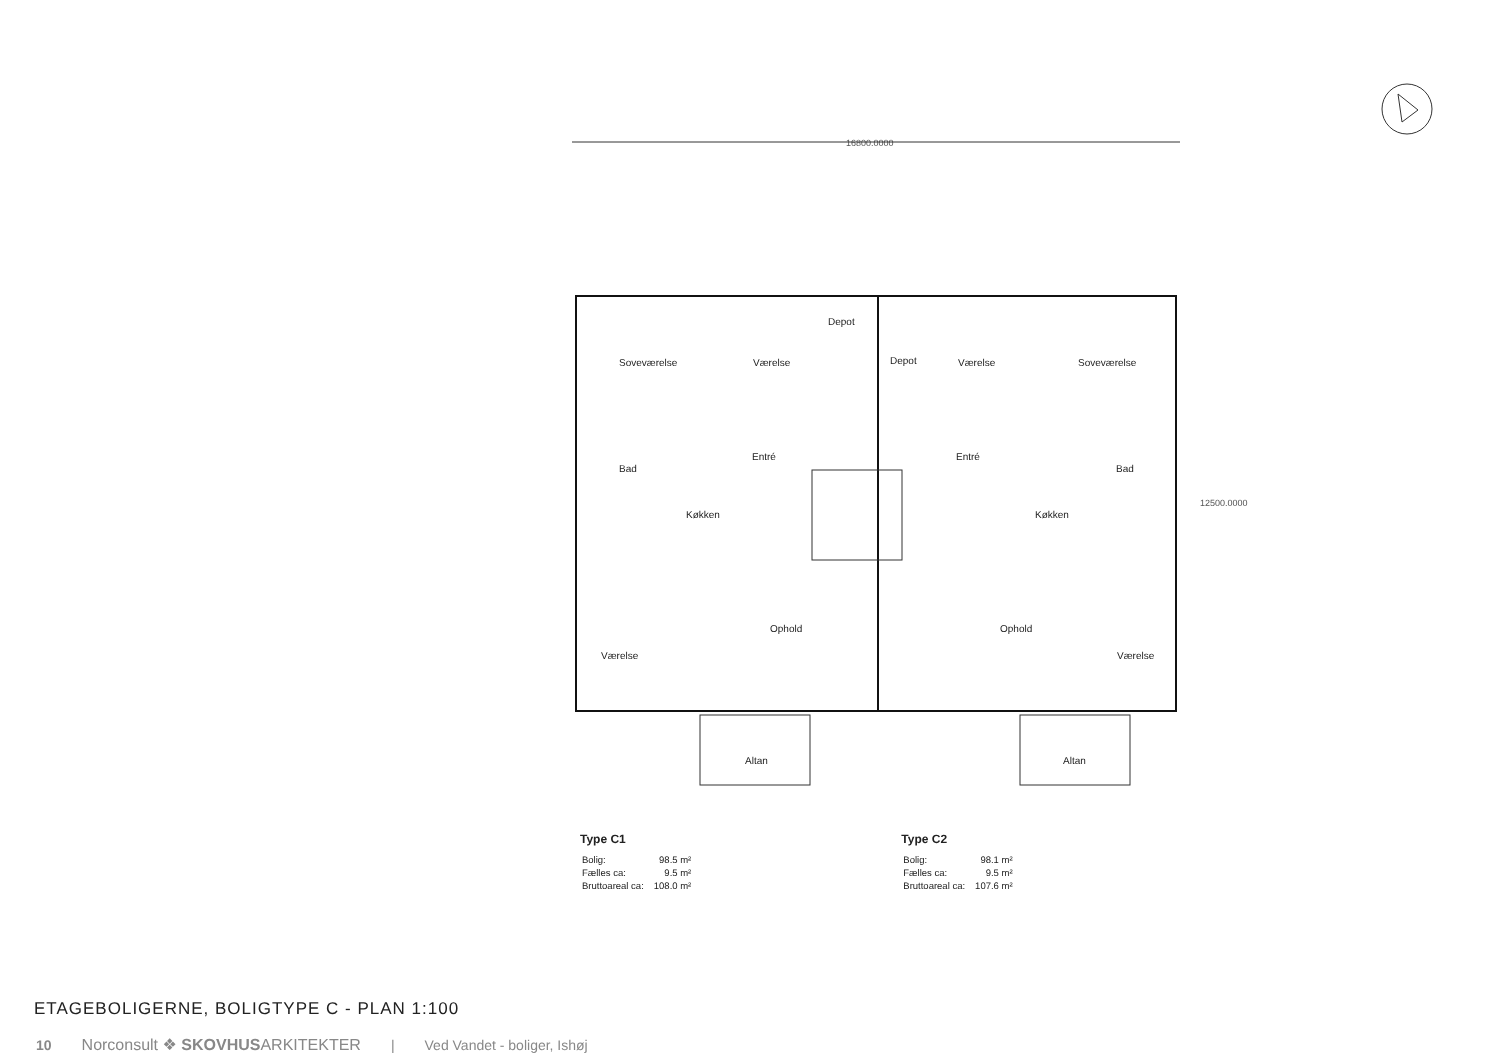16800.0000
12500.0000
Soveværelse Værelse
Depot
Depot Værelse Soveværelse
Bad
Entré Entré
Bad
Køkken Køkken
Ophold Ophold
Værelse Værelse
Altan Altan
Type C1
| Bolig: | 98.5 m² |
| Fælles ca: | 9.5 m² |
| Bruttoareal ca: | 108.0 m² |
Type C2
| Bolig: | 98.1 m² |
| Fælles ca: | 9.5 m² |
| Bruttoareal ca: | 107.6 m² |
ETAGEBOLIGERNE, BOLIGTYPE C - PLAN 1:100
10 Norconsult ❖ SKOVHUSARKITEKTER | Ved Vandet - boliger, Ishøj